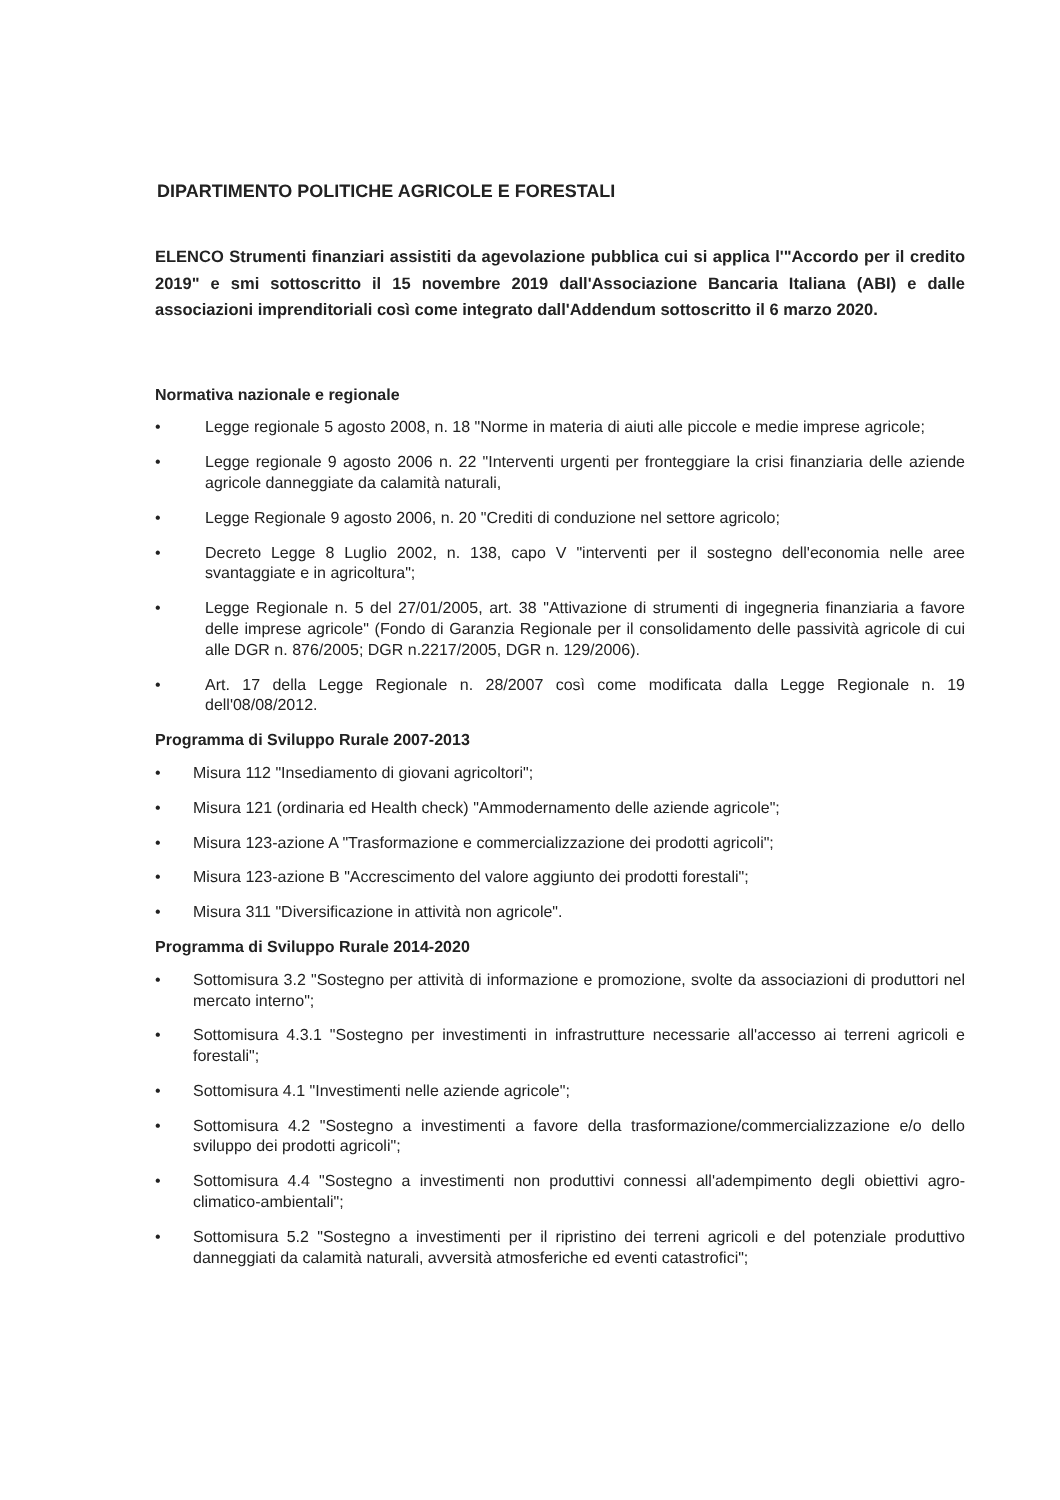DIPARTIMENTO POLITICHE AGRICOLE E FORESTALI
ELENCO Strumenti finanziari assistiti da agevolazione pubblica cui si applica l'"Accordo per il credito 2019" e smi sottoscritto il 15 novembre 2019 dall'Associazione Bancaria Italiana (ABI) e dalle associazioni imprenditoriali così come integrato dall'Addendum sottoscritto il 6 marzo 2020.
Normativa nazionale e regionale
• Legge regionale 5 agosto 2008, n. 18 "Norme in materia di aiuti alle piccole e medie imprese agricole;
• Legge regionale 9 agosto 2006 n. 22 "Interventi urgenti per fronteggiare la crisi finanziaria delle aziende agricole danneggiate da calamità naturali,
• Legge Regionale 9 agosto 2006, n. 20 "Crediti di conduzione nel settore agricolo;
• Decreto Legge 8 Luglio 2002, n. 138, capo V "interventi per il sostegno dell'economia nelle aree svantaggiate e in agricoltura";
• Legge Regionale n. 5 del 27/01/2005, art. 38 "Attivazione di strumenti di ingegneria finanziaria a favore delle imprese agricole" (Fondo di Garanzia Regionale per il consolidamento delle passività agricole di cui alle DGR n. 876/2005; DGR n.2217/2005, DGR n. 129/2006).
• Art. 17 della Legge Regionale n. 28/2007 così come modificata dalla Legge Regionale n. 19 dell'08/08/2012.
Programma di Sviluppo Rurale 2007-2013
• Misura 112 "Insediamento di giovani agricoltori";
• Misura 121 (ordinaria ed Health check) "Ammodernamento delle aziende agricole";
• Misura 123-azione A "Trasformazione e commercializzazione dei prodotti agricoli";
• Misura 123-azione B "Accrescimento del valore aggiunto dei prodotti forestali";
• Misura 311 "Diversificazione in attività non agricole".
Programma di Sviluppo Rurale 2014-2020
• Sottomisura 3.2 "Sostegno per attività di informazione e promozione, svolte da associazioni di produttori nel mercato interno";
• Sottomisura 4.3.1 "Sostegno per investimenti in infrastrutture necessarie all'accesso ai terreni agricoli e forestali";
• Sottomisura 4.1 "Investimenti nelle aziende agricole";
• Sottomisura 4.2 "Sostegno a investimenti a favore della trasformazione/commercializzazione e/o dello sviluppo dei prodotti agricoli";
• Sottomisura 4.4 "Sostegno a investimenti non produttivi connessi all'adempimento degli obiettivi agro-climatico-ambientali";
• Sottomisura 5.2 "Sostegno a investimenti per il ripristino dei terreni agricoli e del potenziale produttivo danneggiati da calamità naturali, avversità atmosferiche ed eventi catastrofici";